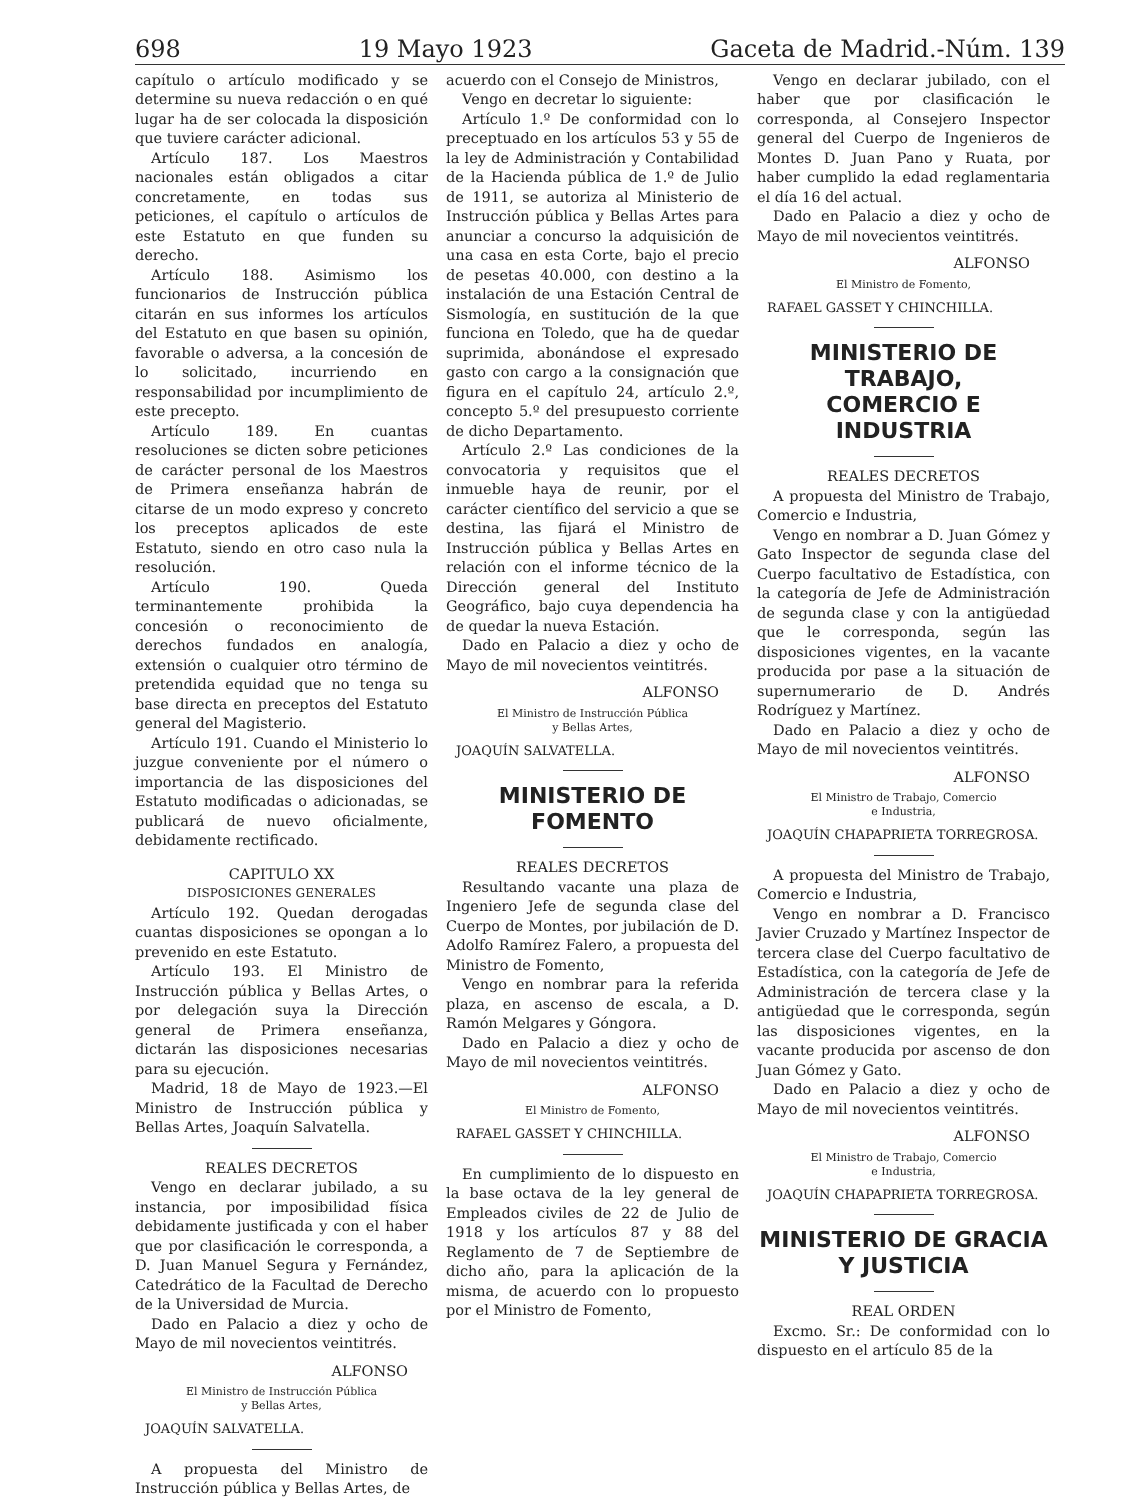698 19 Mayo 1923 Gaceta de Madrid.-Núm. 139
capítulo o artículo modificado y se determine su nueva redacción o en qué lugar ha de ser colocada la disposición que tuviere carácter adicional.
Artículo 187. Los Maestros nacionales están obligados a citar concretamente, en todas sus peticiones, el capítulo o artículos de este Estatuto en que funden su derecho.
Artículo 188. Asimismo los funcionarios de Instrucción pública citarán en sus informes los artículos del Estatuto en que basen su opinión, favorable o adversa, a la concesión de lo solicitado, incurriendo en responsabilidad por incumplimiento de este precepto.
Artículo 189. En cuantas resoluciones se dicten sobre peticiones de carácter personal de los Maestros de Primera enseñanza habrán de citarse de un modo expreso y concreto los preceptos aplicados de este Estatuto, siendo en otro caso nula la resolución.
Artículo 190. Queda terminantemente prohibida la concesión o reconocimiento de derechos fundados en analogía, extensión o cualquier otro término de pretendida equidad que no tenga su base directa en preceptos del Estatuto general del Magisterio.
Artículo 191. Cuando el Ministerio lo juzgue conveniente por el número o importancia de las disposiciones del Estatuto modificadas o adicionadas, se publicará de nuevo oficialmente, debidamente rectificado.
CAPITULO XX
DISPOSICIONES GENERALES
Artículo 192. Quedan derogadas cuantas disposiciones se opongan a lo prevenido en este Estatuto.
Artículo 193. El Ministro de Instrucción pública y Bellas Artes, o por delegación suya la Dirección general de Primera enseñanza, dictarán las disposiciones necesarias para su ejecución.
Madrid, 18 de Mayo de 1923.—El Ministro de Instrucción pública y Bellas Artes, Joaquín Salvatella.
REALES DECRETOS
Vengo en declarar jubilado, a su instancia, por imposibilidad física debidamente justificada y con el haber que por clasificación le corresponda, a D. Juan Manuel Segura y Fernández, Catedrático de la Facultad de Derecho de la Universidad de Murcia.
Dado en Palacio a diez y ocho de Mayo de mil novecientos veintitrés.
ALFONSO
El Ministro de Instrucción Pública
y Bellas Artes,
JOAQUÍN SALVATELLA.
A propuesta del Ministro de Instrucción pública y Bellas Artes, de
acuerdo con el Consejo de Ministros,
Vengo en decretar lo siguiente:
Artículo 1.º De conformidad con lo preceptuado en los artículos 53 y 55 de la ley de Administración y Contabilidad de la Hacienda pública de 1.º de Julio de 1911, se autoriza al Ministerio de Instrucción pública y Bellas Artes para anunciar a concurso la adquisición de una casa en esta Corte, bajo el precio de pesetas 40.000, con destino a la instalación de una Estación Central de Sismología, en sustitución de la que funciona en Toledo, que ha de quedar suprimida, abonándose el expresado gasto con cargo a la consignación que figura en el capítulo 24, artículo 2.º, concepto 5.º del presupuesto corriente de dicho Departamento.
Artículo 2.º Las condiciones de la convocatoria y requisitos que el inmueble haya de reunir, por el carácter científico del servicio a que se destina, las fijará el Ministro de Instrucción pública y Bellas Artes en relación con el informe técnico de la Dirección general del Instituto Geográfico, bajo cuya dependencia ha de quedar la nueva Estación.
Dado en Palacio a diez y ocho de Mayo de mil novecientos veintitrés.
ALFONSO
El Ministro de Instrucción Pública
y Bellas Artes,
JOAQUÍN SALVATELLA.
MINISTERIO DE FOMENTO
REALES DECRETOS
Resultando vacante una plaza de Ingeniero Jefe de segunda clase del Cuerpo de Montes, por jubilación de D. Adolfo Ramírez Falero, a propuesta del Ministro de Fomento,
Vengo en nombrar para la referida plaza, en ascenso de escala, a D. Ramón Melgares y Góngora.
Dado en Palacio a diez y ocho de Mayo de mil novecientos veintitrés.
ALFONSO
El Ministro de Fomento,
RAFAEL GASSET Y CHINCHILLA.
En cumplimiento de lo dispuesto en la base octava de la ley general de Empleados civiles de 22 de Julio de 1918 y los artículos 87 y 88 del Reglamento de 7 de Septiembre de dicho año, para la aplicación de la misma, de acuerdo con lo propuesto por el Ministro de Fomento,
Vengo en declarar jubilado, con el haber que por clasificación le corresponda, al Consejero Inspector general del Cuerpo de Ingenieros de Montes D. Juan Pano y Ruata, por haber cumplido la edad reglamentaria el día 16 del actual.
Dado en Palacio a diez y ocho de Mayo de mil novecientos veintitrés.
ALFONSO
El Ministro de Fomento,
RAFAEL GASSET Y CHINCHILLA.
MINISTERIO DE TRABAJO,
COMERCIO E INDUSTRIA
REALES DECRETOS
A propuesta del Ministro de Trabajo, Comercio e Industria,
Vengo en nombrar a D. Juan Gómez y Gato Inspector de segunda clase del Cuerpo facultativo de Estadística, con la categoría de Jefe de Administración de segunda clase y con la antigüedad que le corresponda, según las disposiciones vigentes, en la vacante producida por pase a la situación de supernumerario de D. Andrés Rodríguez y Martínez.
Dado en Palacio a diez y ocho de Mayo de mil novecientos veintitrés.
ALFONSO
El Ministro de Trabajo, Comercio
e Industria,
JOAQUÍN CHAPAPRIETA TORREGROSA.
A propuesta del Ministro de Trabajo, Comercio e Industria,
Vengo en nombrar a D. Francisco Javier Cruzado y Martínez Inspector de tercera clase del Cuerpo facultativo de Estadística, con la categoría de Jefe de Administración de tercera clase y la antigüedad que le corresponda, según las disposiciones vigentes, en la vacante producida por ascenso de don Juan Gómez y Gato.
Dado en Palacio a diez y ocho de Mayo de mil novecientos veintitrés.
ALFONSO
El Ministro de Trabajo, Comercio
e Industria,
JOAQUÍN CHAPAPRIETA TORREGROSA.
MINISTERIO DE GRACIA Y JUSTICIA
REAL ORDEN
Excmo. Sr.: De conformidad con lo dispuesto en el artículo 85 de la